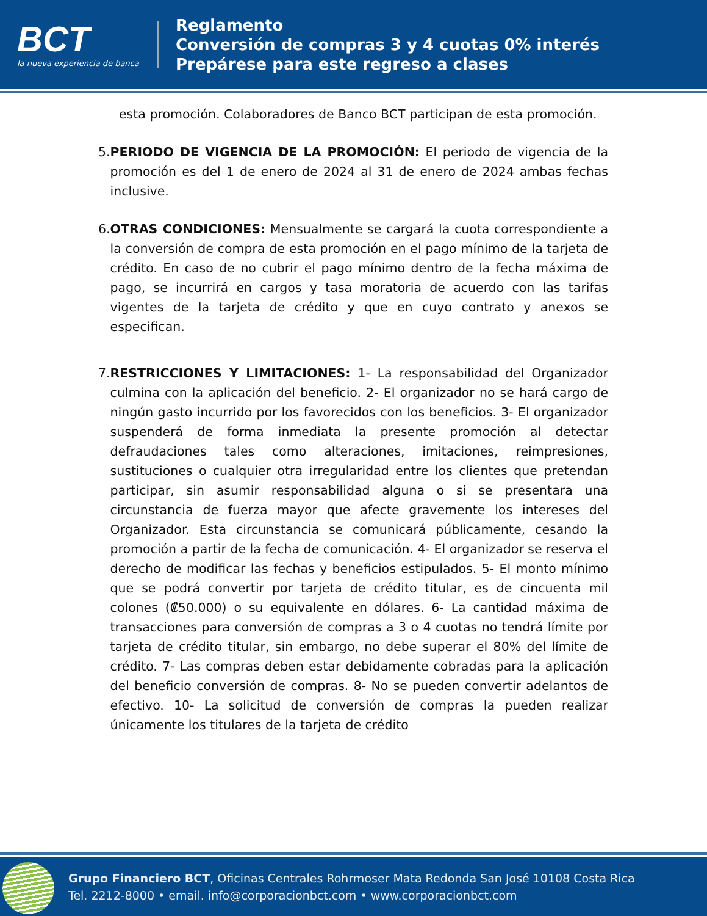BCT
la nueva experiencia de banca
Reglamento
Conversión de compras 3 y 4 cuotas 0% interés
Prepárese para este regreso a clases
esta promoción. Colaboradores de Banco BCT participan de esta promoción.
5. PERIODO DE VIGENCIA DE LA PROMOCIÓN: El periodo de vigencia de la promoción es del 1 de enero de 2024 al 31 de enero de 2024 ambas fechas inclusive.
6. OTRAS CONDICIONES: Mensualmente se cargará la cuota correspondiente a la conversión de compra de esta promoción en el pago mínimo de la tarjeta de crédito. En caso de no cubrir el pago mínimo dentro de la fecha máxima de pago, se incurrirá en cargos y tasa moratoria de acuerdo con las tarifas vigentes de la tarjeta de crédito y que en cuyo contrato y anexos se especifican.
7. RESTRICCIONES Y LIMITACIONES: 1- La responsabilidad del Organizador culmina con la aplicación del beneficio. 2- El organizador no se hará cargo de ningún gasto incurrido por los favorecidos con los beneficios. 3- El organizador suspenderá de forma inmediata la presente promoción al detectar defraudaciones tales como alteraciones, imitaciones, reimpresiones, sustituciones o cualquier otra irregularidad entre los clientes que pretendan participar, sin asumir responsabilidad alguna o si se presentara una circunstancia de fuerza mayor que afecte gravemente los intereses del Organizador. Esta circunstancia se comunicará públicamente, cesando la promoción a partir de la fecha de comunicación. 4- El organizador se reserva el derecho de modificar las fechas y beneficios estipulados. 5- El monto mínimo que se podrá convertir por tarjeta de crédito titular, es de cincuenta mil colones (₡50.000) o su equivalente en dólares. 6- La cantidad máxima de transacciones para conversión de compras a 3 o 4 cuotas no tendrá límite por tarjeta de crédito titular, sin embargo, no debe superar el 80% del límite de crédito. 7- Las compras deben estar debidamente cobradas para la aplicación del beneficio conversión de compras. 8- No se pueden convertir adelantos de efectivo. 10- La solicitud de conversión de compras la pueden realizar únicamente los titulares de la tarjeta de crédito
Grupo Financiero BCT, Oficinas Centrales Rohrmoser Mata Redonda San José 10108 Costa Rica
Tel. 2212-8000 • email. info@corporacionbct.com • www.corporacionbct.com